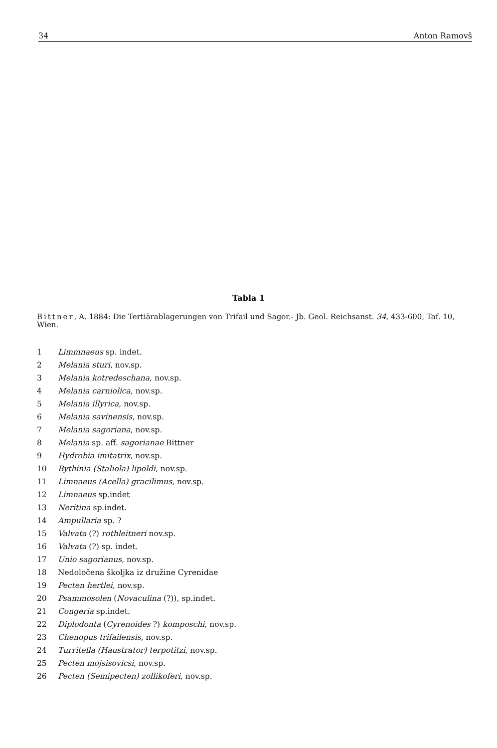34 Anton Ramovš
Tabla 1
Bittner, A. 1884: Die Tertiärablagerungen von Trifail und Sagor.- Jb. Geol. Reichsanst. 34, 433-600, Taf. 10, Wien.
1 Limmnaeus sp. indet.
2 Melania sturi, nov.sp.
3 Melania kotredeschana, nov.sp.
4 Melania carniolica, nov.sp.
5 Melania illyrica, nov.sp.
6 Melania savinensis, nov.sp.
7 Melania sagoriana, nov.sp.
8 Melania sp. aff. sagorianae Bittner
9 Hydrobia imitatrix, nov.sp.
10 Bythinia (Staliola) lipoldi, nov.sp.
11 Limnaeus (Acella) gracilimus, nov.sp.
12 Limnaeus sp.indet
13 Neritina sp.indet.
14 Ampullaria sp. ?
15 Valvata (?) rothleitneri nov.sp.
16 Valvata (?) sp. indet.
17 Unio sagorianus, nov.sp.
18 Nedoločena školjka iz družine Cyrenidae
19 Pecten hertlei, nov.sp.
20 Psammosolen (Novaculina (?)), sp.indet.
21 Congeria sp.indet.
22 Diplodonta (Cyrenoides ?) komposchi, nov.sp.
23 Chenopus trifailensis, nov.sp.
24 Turritella (Haustrator) terpotitzi, nov.sp.
25 Pecten mojsisovicsi, nov.sp.
26 Pecten (Semipecten) zollikoferi, nov.sp.